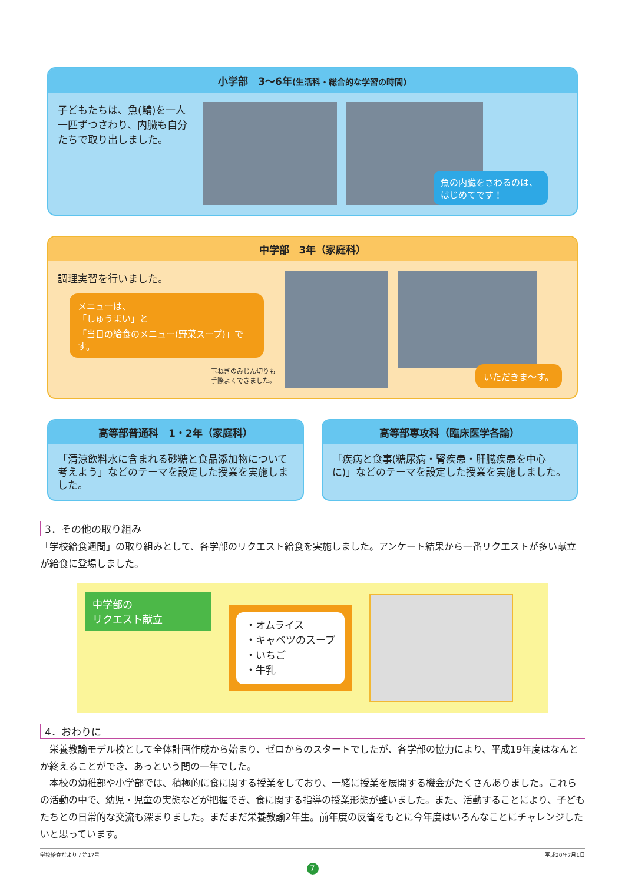小学部　3〜6年(生活科・総合的な学習の時間)
子どもたちは、魚(鯖)を一人一匹ずつさわり、内臓も自分たちで取り出しました。
魚の内臓をさわるのは、はじめてです！
中学部　3年（家庭科）
調理実習を行いました。
メニューは、
「しゅうまい」と
「当日の給食のメニュー(野菜スープ)」です。
玉ねぎのみじん切りも
手際よくできました。
いただきま～す。
高等部普通科　1・2年（家庭科）
「清涼飲料水に含まれる砂糖と食品添加物について考えよう」などのテーマを設定した授業を実施しました。
高等部専攻科（臨床医学各論）
「疾病と食事(糖尿病・腎疾患・肝臓疾患を中心に)」などのテーマを設定した授業を実施しました。
3．その他の取り組み
「学校給食週間」の取り組みとして、各学部のリクエスト給食を実施しました。アンケート結果から一番リクエストが多い献立が給食に登場しました。
中学部の
リクエスト献立
・オムライス
・キャベツのスープ
・いちご
・牛乳
4．おわりに
　栄養教諭モデル校として全体計画作成から始まり、ゼロからのスタートでしたが、各学部の協力により、平成19年度はなんとか終えることができ、あっという間の一年でした。
　本校の幼稚部や小学部では、積極的に食に関する授業をしており、一緒に授業を展開する機会がたくさんありました。これらの活動の中で、幼児・児童の実態などが把握でき、食に関する指導の授業形態が整いました。また、活動することにより、子どもたちとの日常的な交流も深まりました。まだまだ栄養教諭2年生。前年度の反省をもとに今年度はいろんなことにチャレンジしたいと思っています。
学校給食だより / 第17号 平成20年7月1日
7